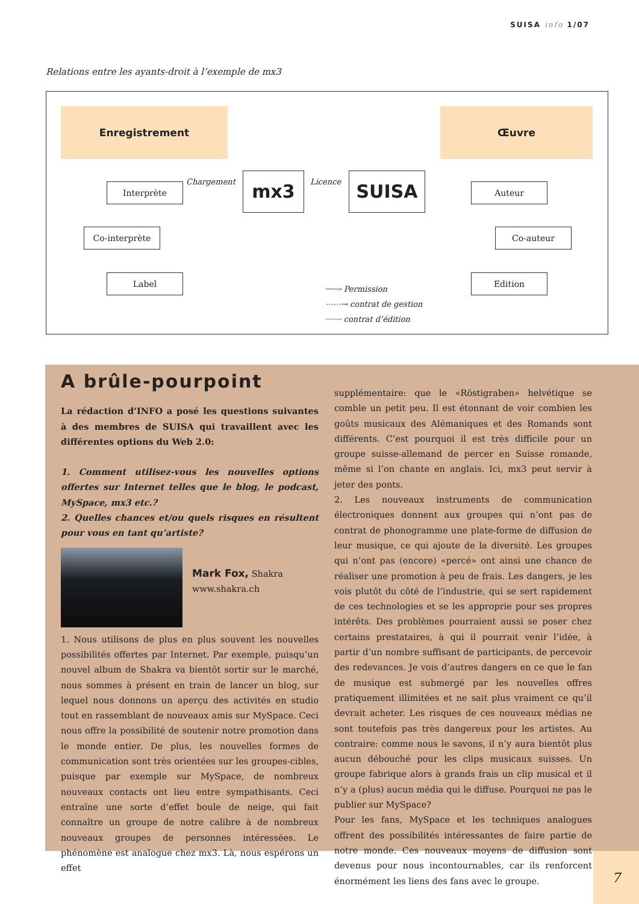SUISA info 1/07
Relations entre les ayants-droit à l’exemple de mx3
Enregistrement Œuvre
Interprète Chargement mx3 Licence SUISA Auteur
Co-interprète Co-auteur
Label Edition
──→ Permission
⋯⋯→ contrat de gestion
──→ contrat d’édition
A brûle-pourpoint
La rédaction d’INFO a posé les questions suivantes à des membres de SUISA qui travaillent avec les différentes options du Web 2.0:
1. Comment utilisez-vous les nouvelles options offertes sur Internet telles que le blog, le podcast, MySpace, mx3 etc.?
2. Quelles chances et/ou quels risques en résultent pour vous en tant qu’artiste?
Mark Fox, Shakra
www.shakra.ch
1. Nous utilisons de plus en plus souvent les nouvelles possibilités offertes par Internet. Par exemple, puisqu’un nouvel album de Shakra va bientôt sortir sur le marché, nous sommes à présent en train de lancer un blog, sur lequel nous donnons un aperçu des activités en studio tout en rassemblant de nouveaux amis sur MySpace. Ceci nous offre la possibilité de soutenir notre promotion dans le monde entier. De plus, les nouvelles formes de communication sont très orientées sur les groupes-cibles, puisque par exemple sur MySpace, de nombreux nouveaux contacts ont lieu entre sympathisants. Ceci entraîne une sorte d’effet boule de neige, qui fait connaître un groupe de notre calibre à de nombreux nouveaux groupes de personnes intéressées. Le phénomène est analogue chez mx3. Là, nous espérons un effet
supplémentaire: que le «Röstigraben» helvétique se comble un petit peu. Il est étonnant de voir combien les goûts musicaux des Alémaniques et des Romands sont différents. C’est pourquoi il est très difficile pour un groupe suisse-allemand de percer en Suisse romande, même si l’on chante en anglais. Ici, mx3 peut servir à jeter des ponts.
2. Les nouveaux instruments de communication électroniques donnent aux groupes qui n’ont pas de contrat de phonogramme une plate-forme de diffusion de leur musique, ce qui ajoute de la diversité. Les groupes qui n’ont pas (encore) «percé» ont ainsi une chance de réaliser une promotion à peu de frais. Les dangers, je les vois plutôt du côté de l’industrie, qui se sert rapidement de ces technologies et se les approprie pour ses propres intérêts. Des problèmes pourraient aussi se poser chez certains prestataires, à qui il pourrait venir l’idée, à partir d’un nombre suffisant de participants, de percevoir des redevances. Je vois d’autres dangers en ce que le fan de musique est submergé par les nouvelles offres pratiquement illimitées et ne sait plus vraiment ce qu’il devrait acheter. Les risques de ces nouveaux médias ne sont toutefois pas très dangereux pour les artistes. Au contraire: comme nous le savons, il n’y aura bientôt plus aucun débouché pour les clips musicaux suisses. Un groupe fabrique alors à grands frais un clip musical et il n’y a (plus) aucun média qui le diffuse. Pourquoi ne pas le publier sur MySpace?
Pour les fans, MySpace et les techniques analogues offrent des possibilités intéressantes de faire partie de notre monde. Ces nouveaux moyens de diffusion sont devenus pour nous incontournables, car ils renforcent énormément les liens des fans avec le groupe.
7